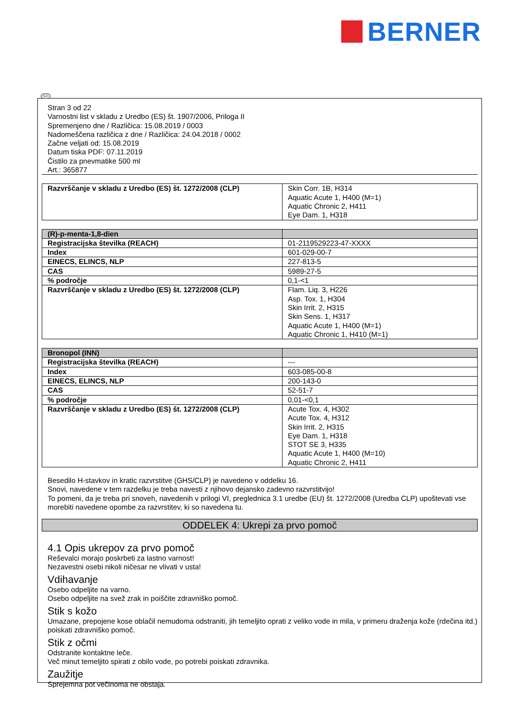BERNER
SLO
Stran 3 od 22
Varnostni list v skladu z Uredbo (ES) št. 1907/2006, Priloga II
Spremenjeno dne / Različica: 15.08.2019 / 0003
Nadomeščena različica z dne / Različica: 24.04.2018 / 0002
Začne veljati od: 15.08.2019
Datum tiska PDF: 07.11.2019
Čistilo za pnevmatike 500 ml
Art.: 365877
| Razvrščanje v skladu z Uredbo (ES) št. 1272/2008 (CLP) | Skin Corr. 1B, H314 Aquatic Acute 1, H400 (M=1) Aquatic Chronic 2, H411 Eye Dam. 1, H318 |
| (R)-p-menta-1,8-dien | |
| Registracijska številka (REACH) | 01-2119529223-47-XXXX |
| Index | 601-029-00-7 |
| EINECS, ELINCS, NLP | 227-813-5 |
| CAS | 5989-27-5 |
| % področje | 0,1-<1 |
| Razvrščanje v skladu z Uredbo (ES) št. 1272/2008 (CLP) | Flam. Liq. 3, H226 Asp. Tox. 1, H304 Skin Irrit. 2, H315 Skin Sens. 1, H317 Aquatic Acute 1, H400 (M=1) Aquatic Chronic 1, H410 (M=1) |
| Bronopol (INN) | |
| Registracijska številka (REACH) | --- |
| Index | 603-085-00-8 |
| EINECS, ELINCS, NLP | 200-143-0 |
| CAS | 52-51-7 |
| % področje | 0,01-<0,1 |
| Razvrščanje v skladu z Uredbo (ES) št. 1272/2008 (CLP) | Acute Tox. 4, H302 Acute Tox. 4, H312 Skin Irrit. 2, H315 Eye Dam. 1, H318 STOT SE 3, H335 Aquatic Acute 1, H400 (M=10) Aquatic Chronic 2, H411 |
Besedilo H-stavkov in kratic razvrstitve (GHS/CLP) je navedeno v oddelku 16.
Snovi, navedene v tem razdelku je treba navesti z njihovo dejansko zadevno razvrstitvijo!
To pomeni, da je treba pri snoveh, navedenih v prilogi VI, preglednica 3.1 uredbe (EU) št. 1272/2008 (Uredba CLP) upoštevati vse morebiti navedene opombe za razvrstitev, ki so navedena tu.
ODDELEK 4: Ukrepi za prvo pomoč
4.1 Opis ukrepov za prvo pomoč
Reševalci morajo poskrbeti za lastno varnost!
Nezavestni osebi nikoli ničesar ne vlivati v usta!
Vdihavanje
Osebo odpeljite na varno.
Osebo odpeljite na svež zrak in poiščite zdravniško pomoč.
Stik s kožo
Umazane, prepojene kose oblačil nemudoma odstraniti, jih temeljito oprati z veliko vode in mila, v primeru draženja kože (rdečina itd.) poiskati zdravniško pomoč.
Stik z očmi
Odstranite kontaktne leče.
Več minut temeljito spirati z obilo vode, po potrebi poiskati zdravnika.
Zaužitje
Sprejemna pot večinoma ne obstaja.